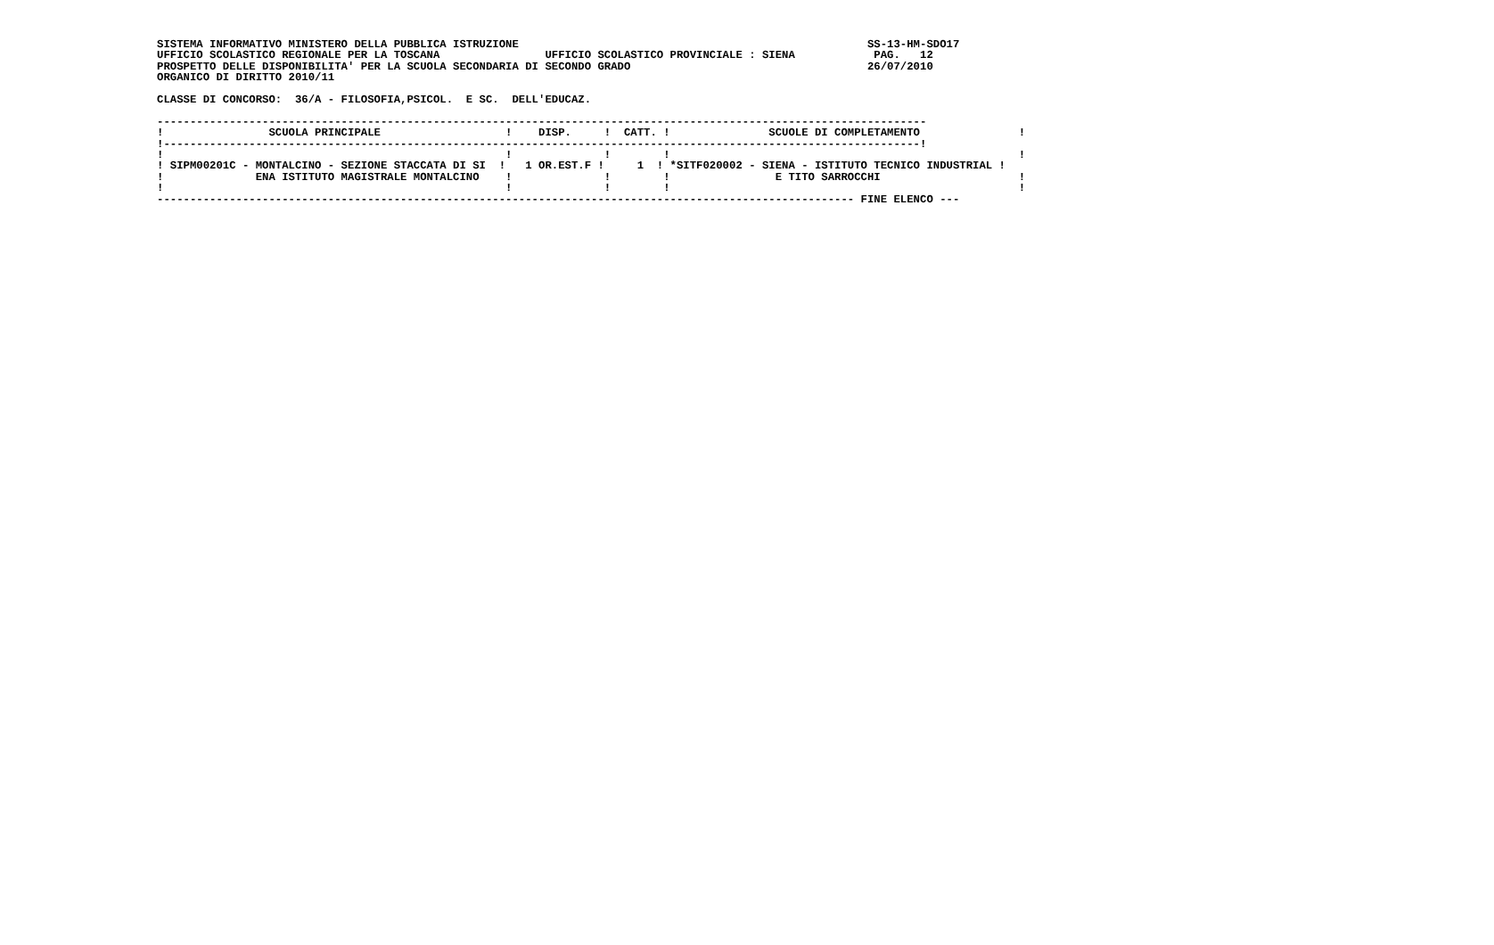SISTEMA INFORMATIVO MINISTERO DELLA PUBBLICA ISTRUZIONE                                                     SS-13-HM-SDO17
UFFICIO SCOLASTICO REGIONALE PER LA TOSCANA                UFFICIO SCOLASTICO PROVINCIALE : SIENA            PAG.   12
PROSPETTO DELLE DISPONIBILITA' PER LA SCUOLA SECONDARIA DI SECONDO GRADO                                    26/07/2010
ORGANICO DI DIRITTO 2010/11

CLASSE DI CONCORSO:  36/A - FILOSOFIA,PSICOL.  E SC.  DELL'EDUCAZ.

---------------------------------------------------------------------------------------------------------------------
!                SCUOLA PRINCIPALE                   !    DISP.     !  CATT. !               SCUOLE DI COMPLETAMENTO               !
!-------------------------------------------------------------------------------------------------------------------!
!                                                    !              !        !                                                     !
! SIPM00201C - MONTALCINO - SEZIONE STACCATA DI SI  !   1 OR.EST.F !     1  ! *SITF020002 - SIENA - ISTITUTO TECNICO INDUSTRIAL !
!              ENA ISTITUTO MAGISTRALE MONTALCINO    !              !        !                E TITO SARROCCHI                     !
!                                                    !              !        !                                                     !
---------------------------------------------------------------------------------------------------------- FINE ELENCO ---